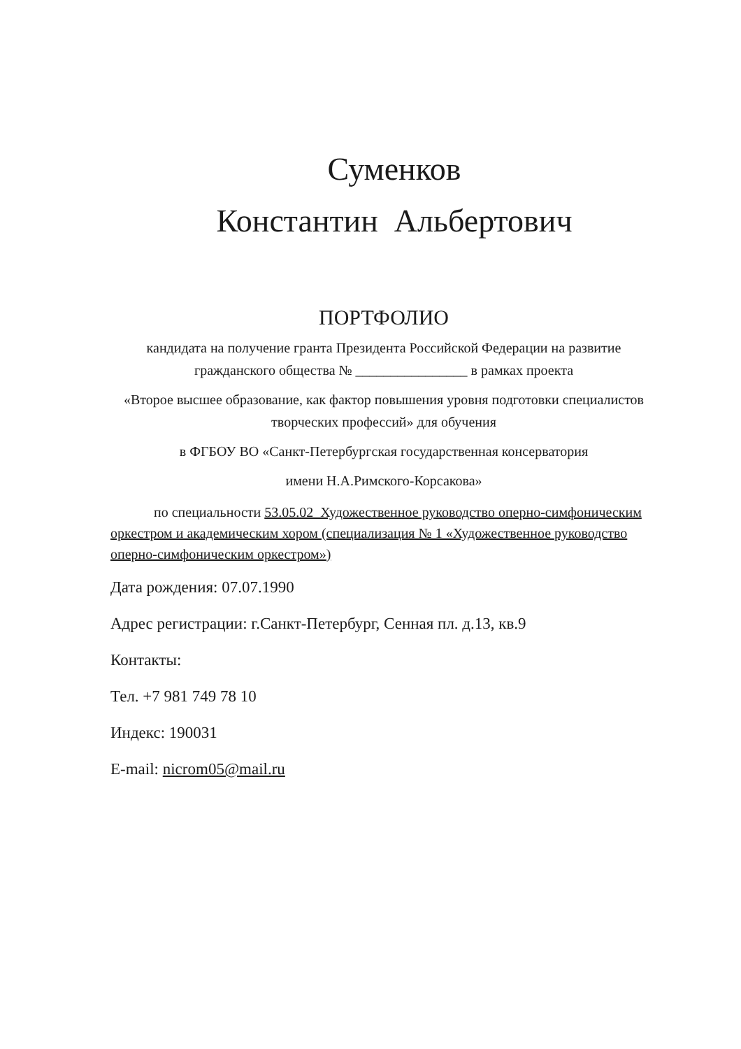Суменков
Константин Альбертович
ПОРТФОЛИО
кандидата на получение гранта Президента Российской Федерации на развитие гражданского общества № ________________ в рамках проекта
«Второе высшее образование, как фактор повышения уровня подготовки специалистов творческих профессий» для обучения
в ФГБОУ ВО «Санкт-Петербургская государственная консерватория
имени Н.А.Римского-Корсакова»
по специальности 53.05.02 Художественное руководство оперно-симфоническим оркестром и академическим хором (специализация № 1 «Художественное руководство оперно-симфоническим оркестром»)
Дата рождения: 07.07.1990
Адрес регистрации: г.Санкт-Петербург, Сенная пл. д.13, кв.9
Контакты:
Тел. +7 981 749 78 10
Индекс: 190031
E-mail: nicrom05@mail.ru